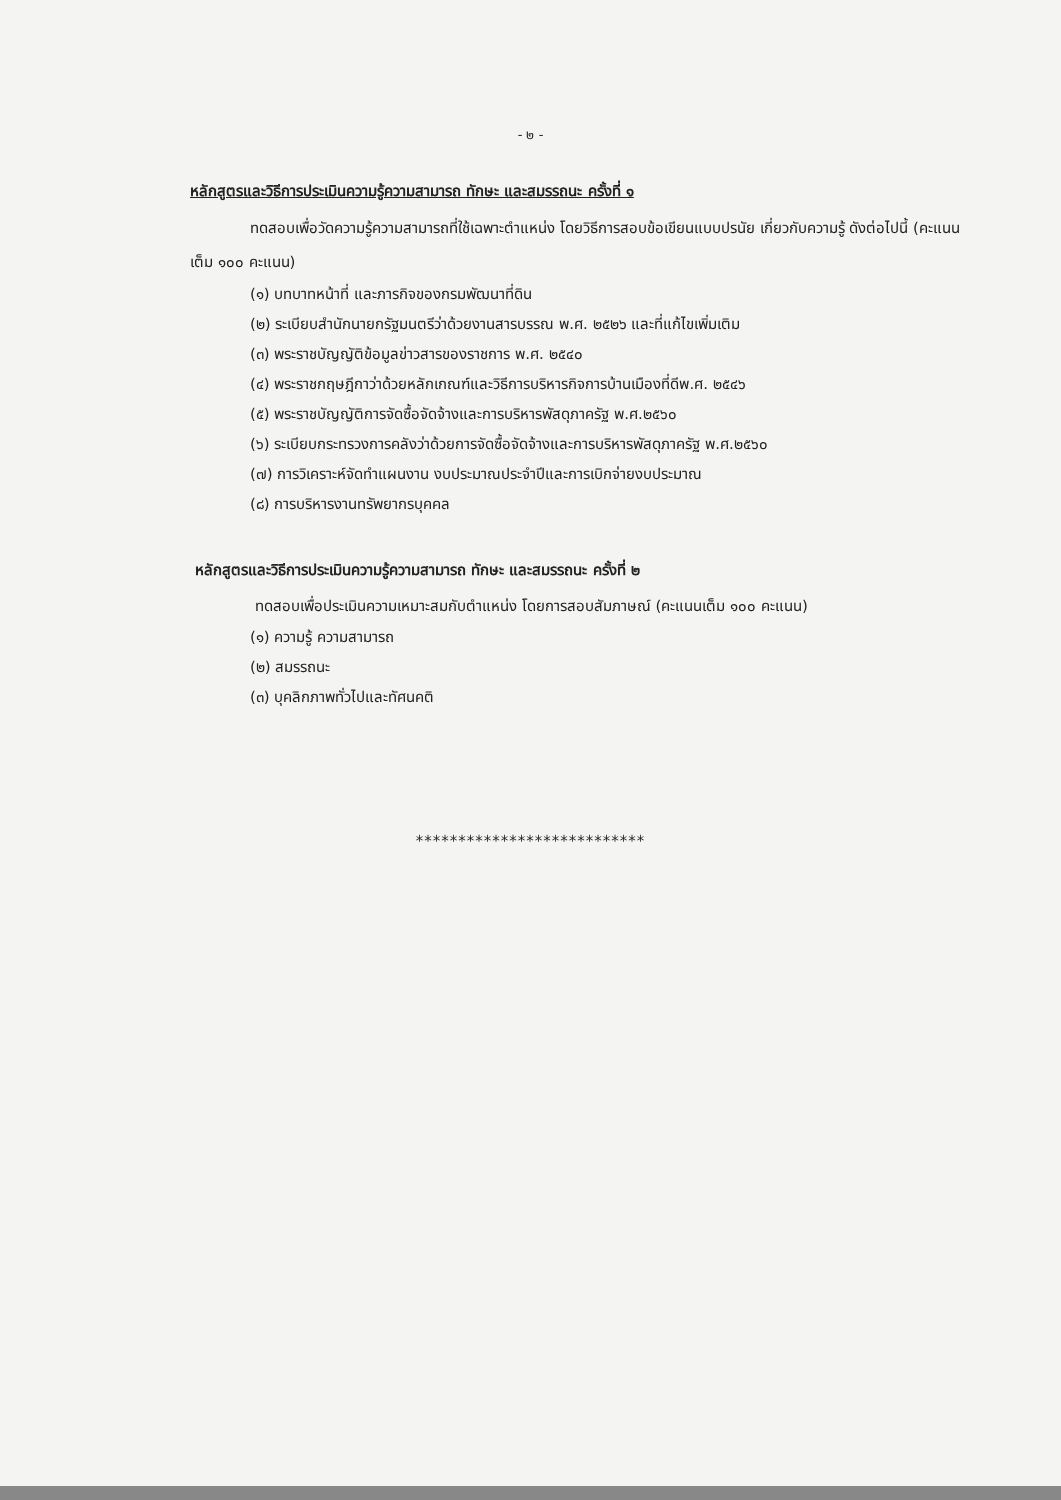- ๒ -
หลักสูตรและวิธีการประเมินความรู้ความสามารถ ทักษะ และสมรรถนะ ครั้งที่ ๑
ทดสอบเพื่อวัดความรู้ความสามารถที่ใช้เฉพาะตำแหน่ง โดยวิธีการสอบข้อเขียนแบบปรนัย เกี่ยวกับความรู้ ดังต่อไปนี้ (คะแนนเต็ม ๑๐๐ คะแนน)
(๑) บทบาทหน้าที่ และภารกิจของกรมพัฒนาที่ดิน
(๒) ระเบียบสำนักนายกรัฐมนตรีว่าด้วยงานสารบรรณ พ.ศ. ๒๕๒๖ และที่แก้ไขเพิ่มเติม
(๓) พระราชบัญญัติข้อมูลข่าวสารของราชการ พ.ศ. ๒๕๔๐
(๔) พระราชกฤษฎีกาว่าด้วยหลักเกณฑ์และวิธีการบริหารกิจการบ้านเมืองที่ดีพ.ศ. ๒๕๔๖
(๕) พระราชบัญญัติการจัดซื้อจัดจ้างและการบริหารพัสดุภาครัฐ พ.ศ.๒๕๖๐
(๖) ระเบียบกระทรวงการคลังว่าด้วยการจัดซื้อจัดจ้างและการบริหารพัสดุภาครัฐ พ.ศ.๒๕๖๐
(๗) การวิเคราะห์จัดทำแผนงาน งบประมาณประจำปีและการเบิกจ่ายงบประมาณ
(๘) การบริหารงานทรัพยากรบุคคล
หลักสูตรและวิธีการประเมินความรู้ความสามารถ ทักษะ และสมรรถนะ ครั้งที่ ๒
ทดสอบเพื่อประเมินความเหมาะสมกับตำแหน่ง โดยการสอบสัมภาษณ์ (คะแนนเต็ม ๑๐๐ คะแนน)
(๑) ความรู้ ความสามารถ
(๒) สมรรถนะ
(๓) บุคลิกภาพทั่วไปและทัศนคติ
***************************